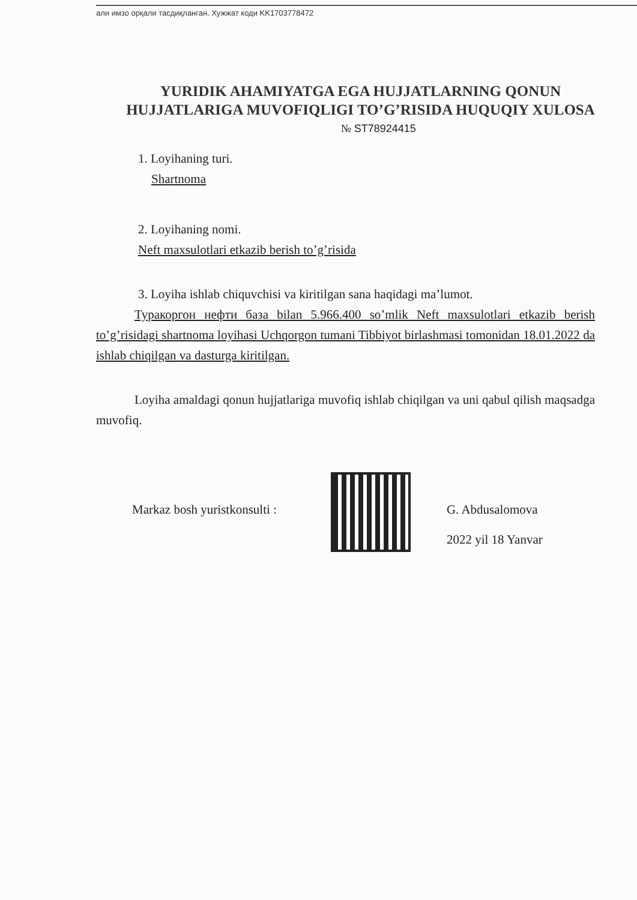али имзо орқали тасдиқланган. Хужжат коди KK1703778472
YURIDIK AHAMIYATGA EGA HUJJATLARNING QONUN HUJJATLARIGA MUVOFIQLIGI TO’G’RISIDA HUQUQIY XULOSA
№ ST78924415
1. Loyihaning turi.
Shartnoma
2. Loyihaning nomi.
Neft maxsulotlari etkazib berish to’g’risida
3. Loyiha ishlab chiquvchisi va kiritilgan sana haqidagi ma’lumot.
Туракоргон нефти база bilan 5.966.400 so’mlik Neft maxsulotlari etkazib berish to’g’risidagi shartnoma loyihasi Uchqorgon tumani Tibbiyot birlashmasi tomonidan 18.01.2022 da ishlab chiqilgan va dasturga kiritilgan.
Loyiha amaldagi qonun hujjatlariga muvofiq ishlab chiqilgan va uni qabul qilish maqsadga muvofiq.
Markaz bosh yuristkonsulti : G. Abdusalomova
2022 yil 18 Yanvar